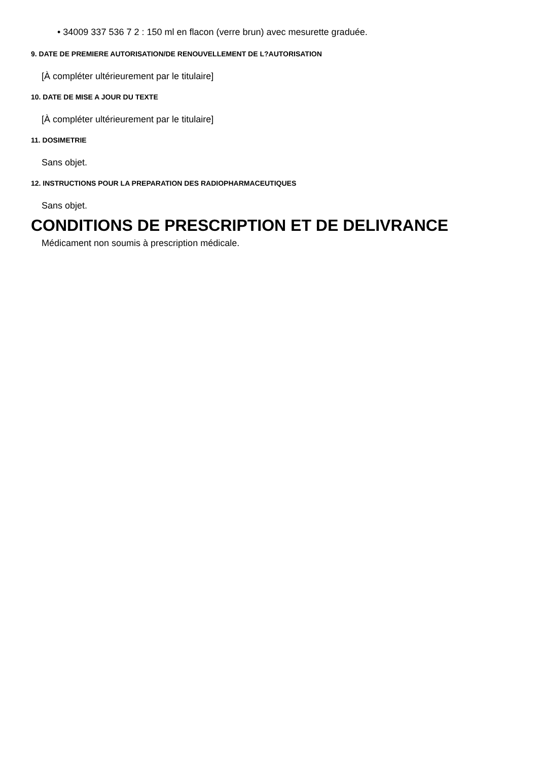• 34009 337 536 7 2 : 150 ml en flacon (verre brun) avec mesurette graduée.
9. DATE DE PREMIERE AUTORISATION/DE RENOUVELLEMENT DE L?AUTORISATION
[À compléter ultérieurement par le titulaire]
10. DATE DE MISE A JOUR DU TEXTE
[À compléter ultérieurement par le titulaire]
11. DOSIMETRIE
Sans objet.
12. INSTRUCTIONS POUR LA PREPARATION DES RADIOPHARMACEUTIQUES
Sans objet.
CONDITIONS DE PRESCRIPTION ET DE DELIVRANCE
Médicament non soumis à prescription médicale.